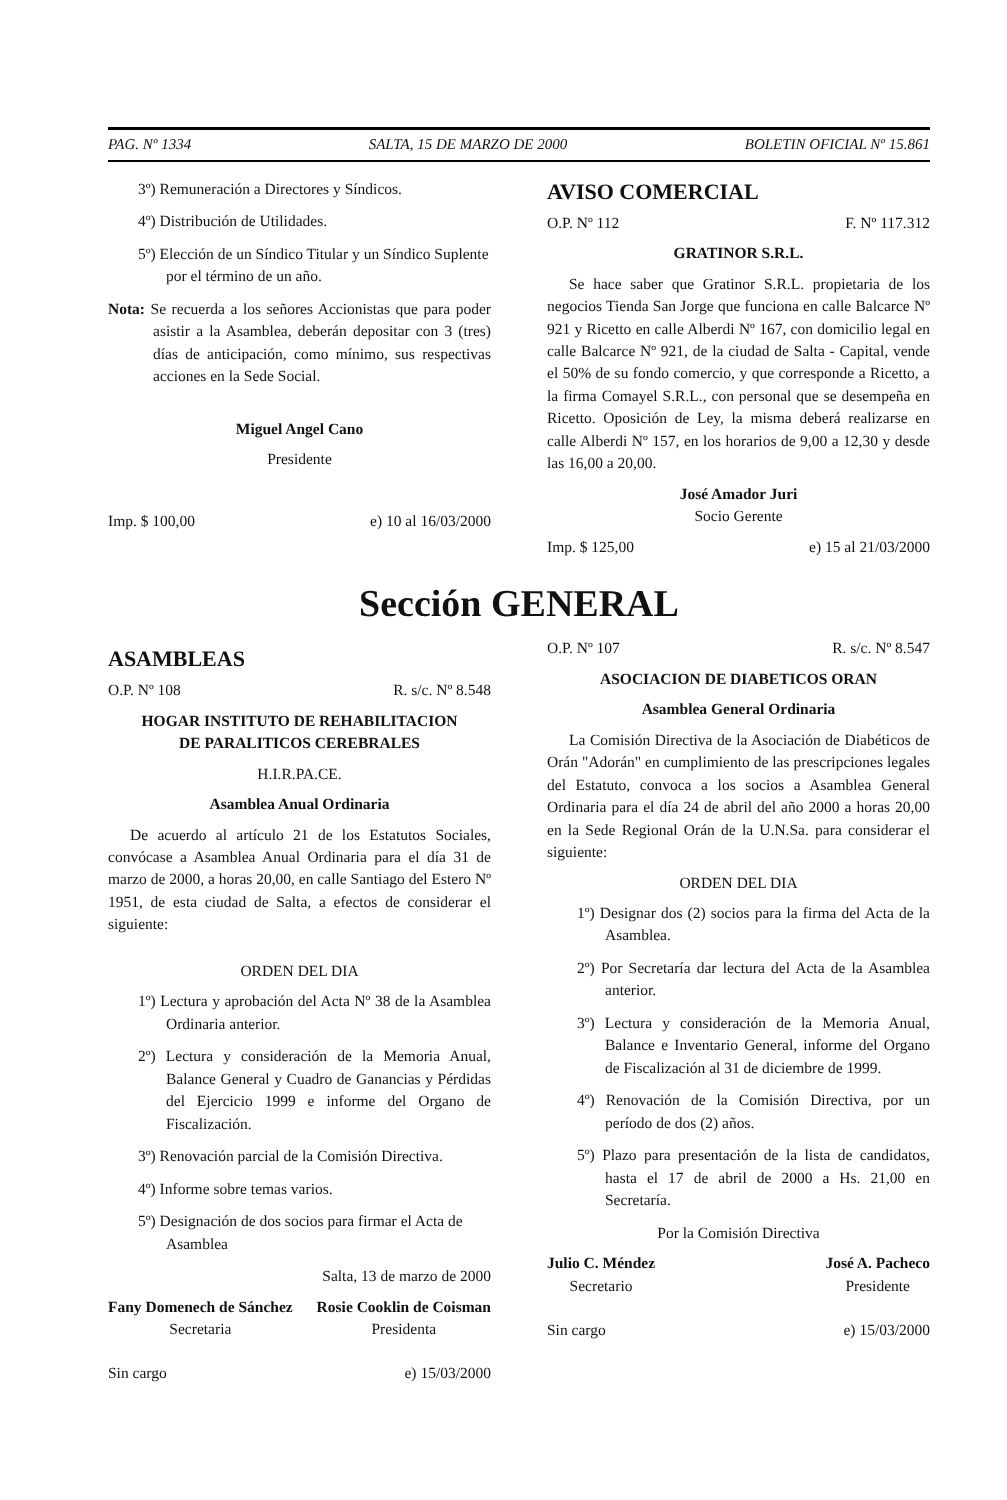PAG. Nº 1334 SALTA, 15 DE MARZO DE 2000 BOLETIN OFICIAL Nº 15.861
3º) Remuneración a Directores y Síndicos.
4º) Distribución de Utilidades.
5º) Elección de un Síndico Titular y un Síndico Suplente por el término de un año.
Nota: Se recuerda a los señores Accionistas que para poder asistir a la Asamblea, deberán depositar con 3 (tres) días de anticipación, como mínimo, sus respectivas acciones en la Sede Social.
Miguel Angel Cano
Presidente
Imp. $ 100,00 e) 10 al 16/03/2000
AVISO COMERCIAL
O.P. Nº 112 F. Nº 117.312
GRATINOR S.R.L.
Se hace saber que Gratinor S.R.L. propietaria de los negocios Tienda San Jorge que funciona en calle Balcarce Nº 921 y Ricetto en calle Alberdi Nº 167, con domicilio legal en calle Balcarce Nº 921, de la ciudad de Salta - Capital, vende el 50% de su fondo comercio, y que corresponde a Ricetto, a la firma Comayel S.R.L., con personal que se desempeña en Ricetto. Oposición de Ley, la misma deberá realizarse en calle Alberdi Nº 157, en los horarios de 9,00 a 12,30 y desde las 16,00 a 20,00.
José Amador Juri
Socio Gerente
Imp. $ 125,00 e) 15 al 21/03/2000
Sección GENERAL
ASAMBLEAS
O.P. Nº 108 R. s/c. Nº 8.548
HOGAR INSTITUTO DE REHABILITACION
DE PARALITICOS CEREBRALES
H.I.R.PA.CE.
Asamblea Anual Ordinaria
De acuerdo al artículo 21 de los Estatutos Sociales, convócase a Asamblea Anual Ordinaria para el día 31 de marzo de 2000, a horas 20,00, en calle Santiago del Estero Nº 1951, de esta ciudad de Salta, a efectos de considerar el siguiente:
ORDEN DEL DIA
1º) Lectura y aprobación del Acta Nº 38 de la Asamblea Ordinaria anterior.
2º) Lectura y consideración de la Memoria Anual, Balance General y Cuadro de Ganancias y Pérdidas del Ejercicio 1999 e informe del Organo de Fiscalización.
3º) Renovación parcial de la Comisión Directiva.
4º) Informe sobre temas varios.
5º) Designación de dos socios para firmar el Acta de Asamblea
Salta, 13 de marzo de 2000
Fany Domenech de Sánchez
Secretaria
Rosie Cooklin de Coisman
Presidenta
Sin cargo e) 15/03/2000
O.P. Nº 107 R. s/c. Nº 8.547
ASOCIACION DE DIABETICOS ORAN
Asamblea General Ordinaria
La Comisión Directiva de la Asociación de Diabéticos de Orán "Adorán" en cumplimiento de las prescripciones legales del Estatuto, convoca a los socios a Asamblea General Ordinaria para el día 24 de abril del año 2000 a horas 20,00 en la Sede Regional Orán de la U.N.Sa. para considerar el siguiente:
ORDEN DEL DIA
1º) Designar dos (2) socios para la firma del Acta de la Asamblea.
2º) Por Secretaría dar lectura del Acta de la Asamblea anterior.
3º) Lectura y consideración de la Memoria Anual, Balance e Inventario General, informe del Organo de Fiscalización al 31 de diciembre de 1999.
4º) Renovación de la Comisión Directiva, por un período de dos (2) años.
5º) Plazo para presentación de la lista de candidatos, hasta el 17 de abril de 2000 a Hs. 21,00 en Secretaría.
Por la Comisión Directiva
Julio C. Méndez
Secretario
José A. Pacheco
Presidente
Sin cargo e) 15/03/2000